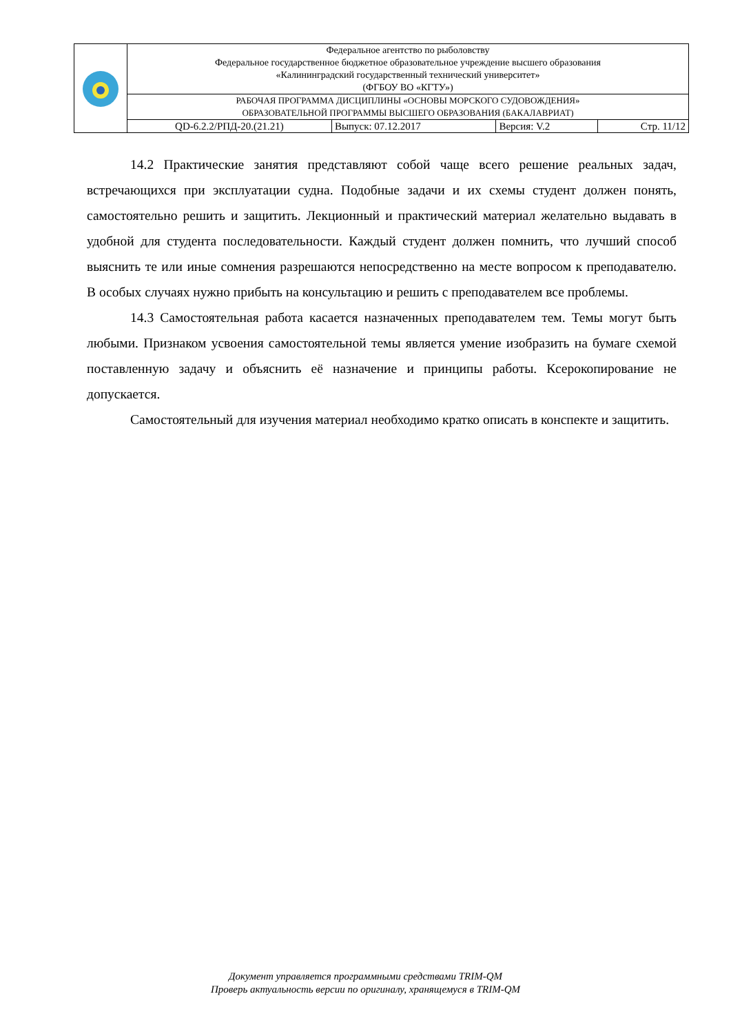| | Федеральное агентство по рыболовству Федеральное государственное бюджетное образовательное учреждение высшего образования «Калининградский государственный технический университет» (ФГБОУ ВО «КГТУ») | | | |
| | РАБОЧАЯ ПРОГРАММА ДИСЦИПЛИНЫ «ОСНОВЫ МОРСКОГО СУДОВОЖДЕНИЯ» ОБРАЗОВАТЕЛЬНОЙ ПРОГРАММЫ ВЫСШЕГО ОБРАЗОВАНИЯ (БАКАЛАВРИАТ) | | | |
| | QD-6.2.2/РПД-20.(21.21) | Выпуск: 07.12.2017 | Версия: V.2 | Стр. 11/12 |
14.2 Практические занятия представляют собой чаще всего решение реальных задач, встречающихся при эксплуатации судна. Подобные задачи и их схемы студент должен понять, самостоятельно решить и защитить. Лекционный и практический материал желательно выдавать в удобной для студента последовательности. Каждый студент должен помнить, что лучший способ выяснить те или иные сомнения разрешаются непосредственно на месте вопросом к преподавателю. В особых случаях нужно прибыть на консультацию и решить с преподавателем все проблемы.
14.3 Самостоятельная работа касается назначенных преподавателем тем. Темы могут быть любыми. Признаком усвоения самостоятельной темы является умение изобразить на бумаге схемой поставленную задачу и объяснить её назначение и принципы работы. Ксерокопирование не допускается.
Самостоятельный для изучения материал необходимо кратко описать в конспекте и защитить.
Документ управляется программными средствами TRIM-QM
Проверь актуальность версии по оригиналу, хранящемуся в TRIM-QM